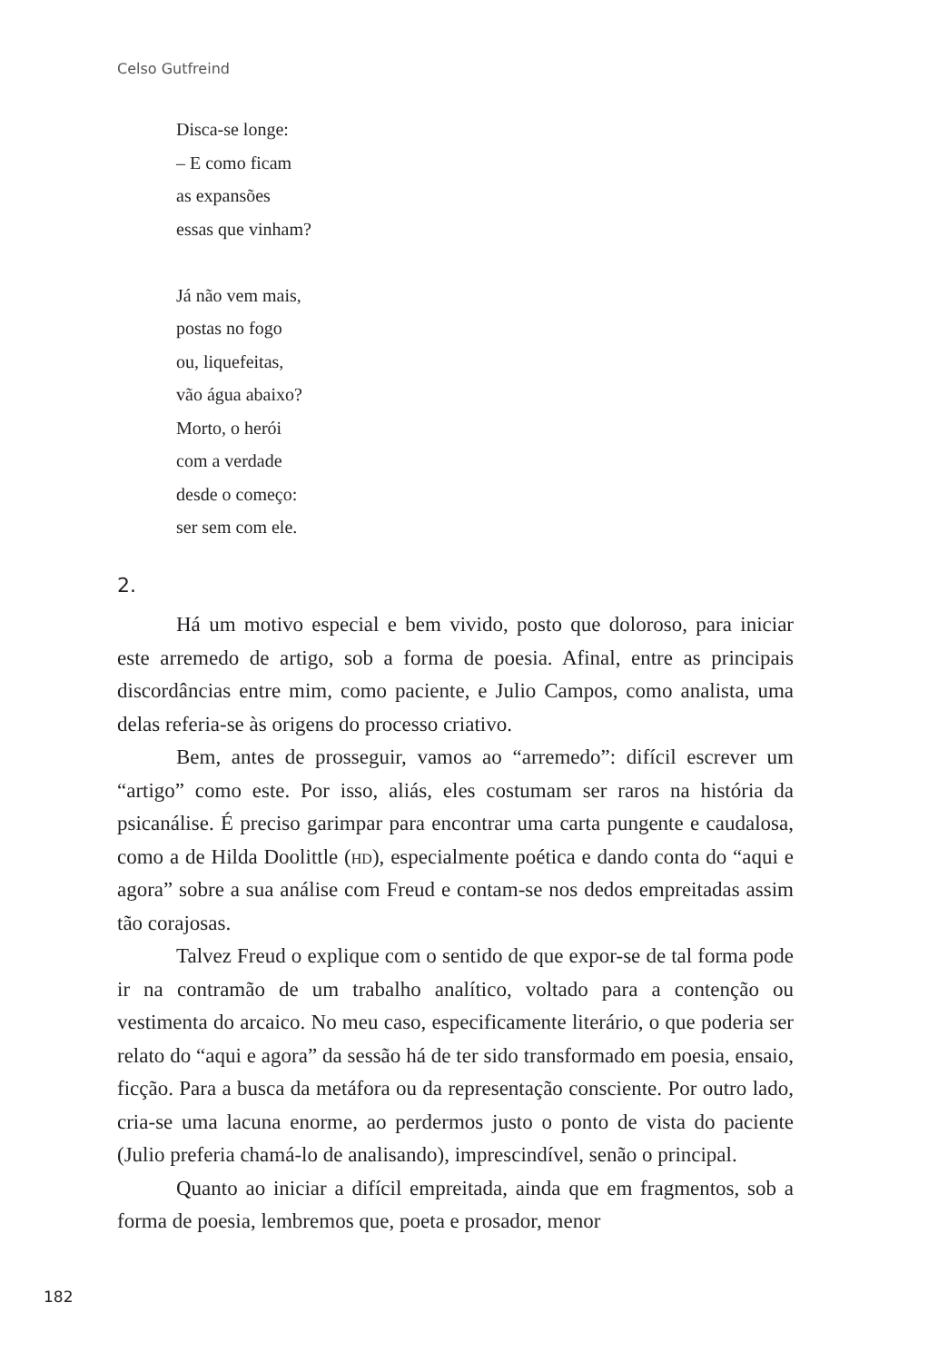Celso Gutfreind
Disca-se longe:
– E como ficam
as expansões
essas que vinham?
Já não vem mais,
postas no fogo
ou, liquefeitas,
vão água abaixo?
Morto, o herói
com a verdade
desde o começo:
ser sem com ele.
2.
Há um motivo especial e bem vivido, posto que doloroso, para iniciar este arremedo de artigo, sob a forma de poesia. Afinal, entre as principais discordâncias entre mim, como paciente, e Julio Campos, como analista, uma delas referia-se às origens do processo criativo.
Bem, antes de prosseguir, vamos ao “arremedo”: difícil escrever um “artigo” como este. Por isso, aliás, eles costumam ser raros na história da psicanálise. É preciso garimpar para encontrar uma carta pungente e caudalosa, como a de Hilda Doolittle (hd), especialmente poética e dando conta do “aqui e agora” sobre a sua análise com Freud e contam-se nos dedos empreitadas assim tão corajosas.
Talvez Freud o explique com o sentido de que expor-se de tal forma pode ir na contramão de um trabalho analítico, voltado para a contenção ou vestimenta do arcaico. No meu caso, especificamente literário, o que poderia ser relato do “aqui e agora” da sessão há de ter sido transformado em poesia, ensaio, ficção. Para a busca da metáfora ou da representação consciente. Por outro lado, cria-se uma lacuna enorme, ao perdermos justo o ponto de vista do paciente (Julio preferia chamá-lo de analisando), imprescindível, senão o principal.
Quanto ao iniciar a difícil empreitada, ainda que em fragmentos, sob a forma de poesia, lembremos que, poeta e prosador, menor
182